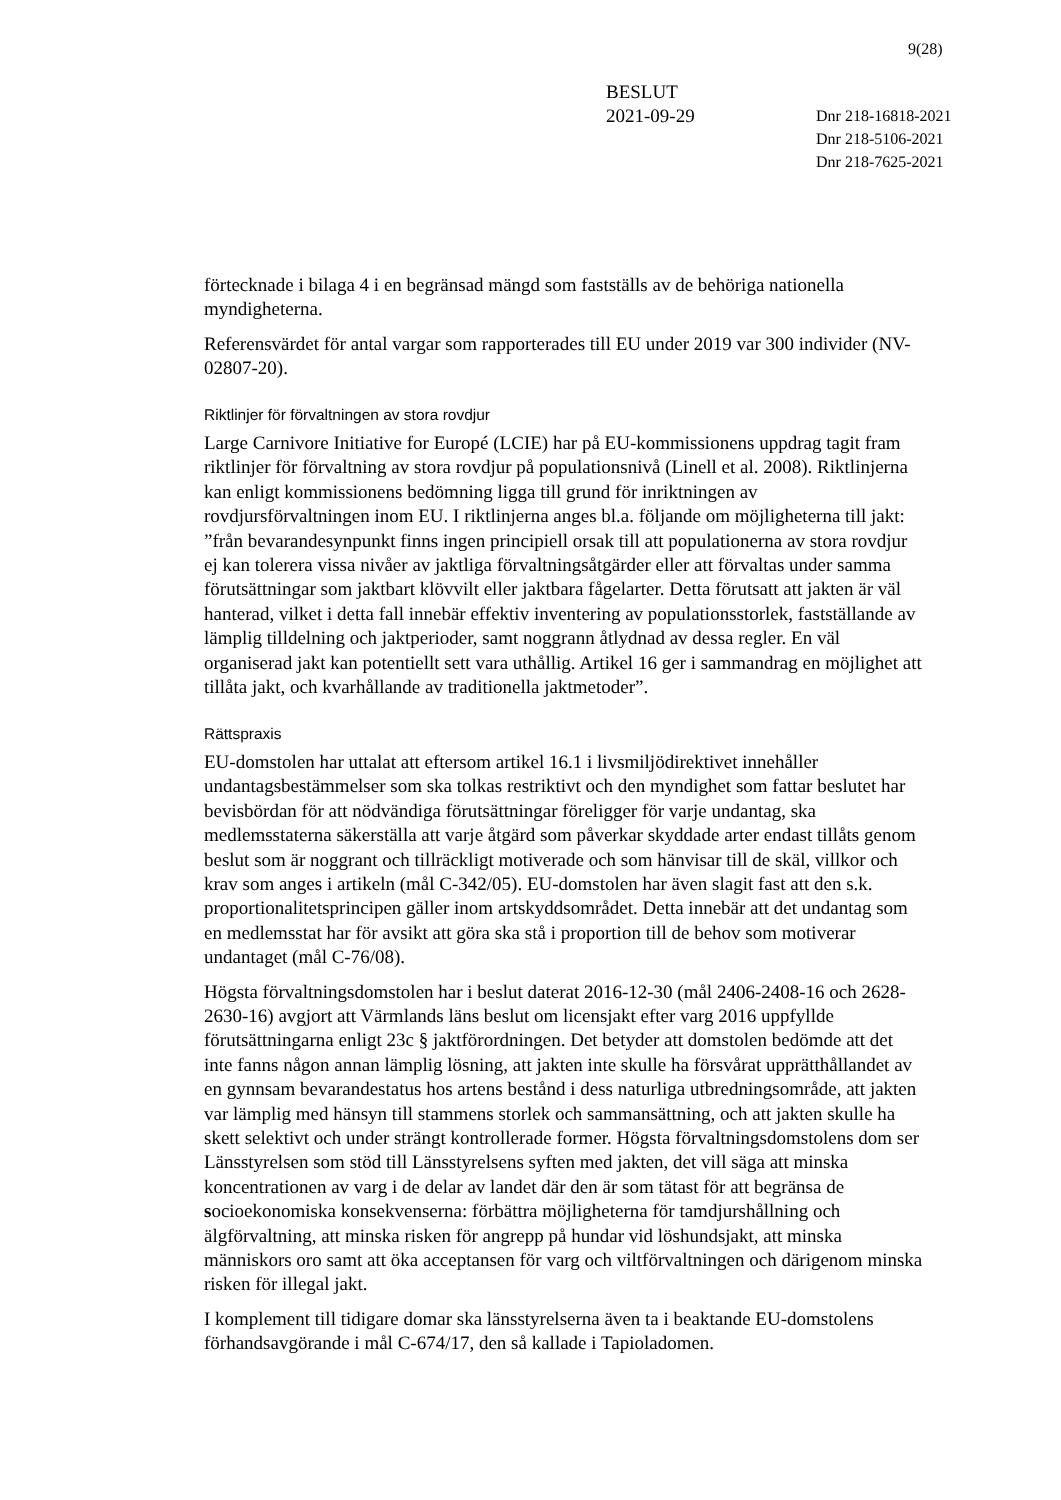9(28)
BESLUT
2021-09-29
Dnr 218-16818-2021
Dnr 218-5106-2021
Dnr 218-7625-2021
förtecknade i bilaga 4 i en begränsad mängd som fastställs av de behöriga nationella myndigheterna.
Referensvärdet för antal vargar som rapporterades till EU under 2019 var 300 individer (NV-02807-20).
Riktlinjer för förvaltningen av stora rovdjur
Large Carnivore Initiative for Europé (LCIE) har på EU-kommissionens uppdrag tagit fram riktlinjer för förvaltning av stora rovdjur på populationsnivå (Linell et al. 2008). Riktlinjerna kan enligt kommissionens bedömning ligga till grund för inriktningen av rovdjursförvaltningen inom EU. I riktlinjerna anges bl.a. följande om möjligheterna till jakt: ”från bevarandesynpunkt finns ingen principiell orsak till att populationerna av stora rovdjur ej kan tolerera vissa nivåer av jaktliga förvaltningsåtgärder eller att förvaltas under samma förutsättningar som jaktbart klövvilt eller jaktbara fågelarter. Detta förutsatt att jakten är väl hanterad, vilket i detta fall innebär effektiv inventering av populationsstorlek, fastställande av lämplig tilldelning och jaktperioder, samt noggrann åtlydnad av dessa regler. En väl organiserad jakt kan potentiellt sett vara uthållig. Artikel 16 ger i sammandrag en möjlighet att tillåta jakt, och kvarhållande av traditionella jaktmetoder”.
Rättspraxis
EU-domstolen har uttalat att eftersom artikel 16.1 i livsmiljödirektivet innehåller undantagsbestämmelser som ska tolkas restriktivt och den myndighet som fattar beslutet har bevisbördan för att nödvändiga förutsättningar föreligger för varje undantag, ska medlemsstaterna säkerställa att varje åtgärd som påverkar skyddade arter endast tillåts genom beslut som är noggrant och tillräckligt motiverade och som hänvisar till de skäl, villkor och krav som anges i artikeln (mål C-342/05). EU-domstolen har även slagit fast att den s.k. proportionalitetsprincipen gäller inom artskyddsområdet. Detta innebär att det undantag som en medlemsstat har för avsikt att göra ska stå i proportion till de behov som motiverar undantaget (mål C-76/08).
Högsta förvaltningsdomstolen har i beslut daterat 2016-12-30 (mål 2406-2408-16 och 2628-2630-16) avgjort att Värmlands läns beslut om licensjakt efter varg 2016 uppfyllde förutsättningarna enligt 23c § jaktförordningen. Det betyder att domstolen bedömde att det inte fanns någon annan lämplig lösning, att jakten inte skulle ha försvårat upprätthållandet av en gynnsam bevarandestatus hos artens bestånd i dess naturliga utbredningsområde, att jakten var lämplig med hänsyn till stammens storlek och sammansättning, och att jakten skulle ha skett selektivt och under strängt kontrollerade former. Högsta förvaltningsdomstolens dom ser Länsstyrelsen som stöd till Länsstyrelsens syften med jakten, det vill säga att minska koncentrationen av varg i de delar av landet där den är som tätast för att begränsa de socioekonomiska konsekvenserna: förbättra möjligheterna för tamdjurshållning och älgförvaltning, att minska risken för angrepp på hundar vid löshundsjakt, att minska människors oro samt att öka acceptansen för varg och viltförvaltningen och därigenom minska risken för illegal jakt.
I komplement till tidigare domar ska länsstyrelserna även ta i beaktande EU-domstolens förhandsavgörande i mål C-674/17, den så kallade i Tapioladomen.